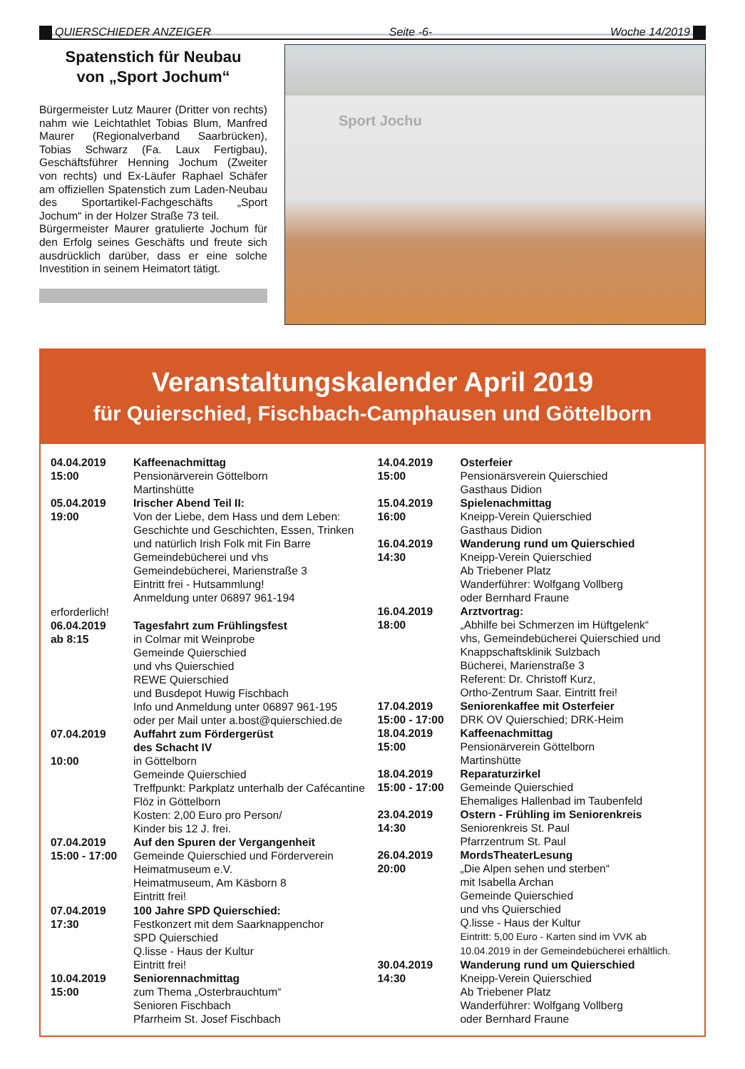QUIERSCHIEDER ANZEIGER Seite -6- Woche 14/2019
Spatenstich für Neubau
von „Sport Jochum“
Bürgermeister Lutz Maurer (Dritter von rechts) nahm wie Leichtathlet Tobias Blum, Manfred Maurer (Regionalverband Saarbrücken), Tobias Schwarz (Fa. Laux Fertigbau), Geschäftsführer Henning Jochum (Zweiter von rechts) und Ex-Läufer Raphael Schäfer am offiziellen Spatenstich zum Laden-Neubau des Sportartikel-Fachgeschäfts „Sport Jochum“ in der Holzer Straße 73 teil.
Bürgermeister Maurer gratulierte Jochum für den Erfolg seines Geschäfts und freute sich ausdrücklich darüber, dass er eine solche Investition in seinem Heimatort tätigt.
Sport Jochu
Veranstaltungskalender April 2019
für Quierschied, Fischbach-Camphausen und Göttelborn
| 04.04.2019 15:00 | Kaffeenachmittag Pensionärverein Göttelborn Martinshütte |
| 05.04.2019 19:00 | Irischer Abend Teil II: Von der Liebe, dem Hass und dem Leben: Geschichte und Geschichten, Essen, Trinken und natürlich Irish Folk mit Fin Barre Gemeindebücherei und vhs Gemeindebücherei, Marienstraße 3 Eintritt frei - Hutsammlung! Anmeldung unter 06897 961-194 |
| erforderlich! | |
| 06.04.2019 ab 8:15 | Tagesfahrt zum Frühlingsfest in Colmar mit Weinprobe Gemeinde Quierschied und vhs Quierschied REWE Quierschied und Busdepot Huwig Fischbach Info und Anmeldung unter 06897 961-195 oder per Mail unter a.bost@quierschied.de |
| 07.04.2019 10:00 | Auffahrt zum Fördergerüst des Schacht IV in Göttelborn Gemeinde Quierschied Treffpunkt: Parkplatz unterhalb der Cafécantine Flöz in Göttelborn Kosten: 2,00 Euro pro Person/ Kinder bis 12 J. frei. |
| 07.04.2019 15:00 - 17:00 | Auf den Spuren der Vergangenheit Gemeinde Quierschied und Förderverein Heimatmuseum e.V. Heimatmuseum, Am Käsborn 8 Eintritt frei! |
| 07.04.2019 17:30 | 100 Jahre SPD Quierschied: Festkonzert mit dem Saarknappenchor SPD Quierschied Q.lisse - Haus der Kultur Eintritt frei! |
| 10.04.2019 15:00 | Seniorennachmittag zum Thema „Osterbrauchtum“ Senioren Fischbach Pfarrheim St. Josef Fischbach |
| 14.04.2019 15:00 | Osterfeier Pensionärsverein Quierschied Gasthaus Didion |
| 15.04.2019 16:00 | Spielenachmittag Kneipp-Verein Quierschied Gasthaus Didion |
| 16.04.2019 14:30 | Wanderung rund um Quierschied Kneipp-Verein Quierschied Ab Triebener Platz Wanderführer: Wolfgang Vollberg oder Bernhard Fraune |
| 16.04.2019 18:00 | Arztvortrag: „Abhilfe bei Schmerzen im Hüftgelenk“ vhs, Gemeindebücherei Quierschied und Knappschaftsklinik Sulzbach Bücherei, Marienstraße 3 Referent: Dr. Christoff Kurz, Ortho-Zentrum Saar. Eintritt frei! |
| 17.04.2019 15:00 - 17:00 | Seniorenkaffee mit Osterfeier DRK OV Quierschied; DRK-Heim |
| 18.04.2019 15:00 | Kaffeenachmittag Pensionärverein Göttelborn Martinshütte |
| 18.04.2019 15:00 - 17:00 | Reparaturzirkel Gemeinde Quierschied Ehemaliges Hallenbad im Taubenfeld |
| 23.04.2019 14:30 | Ostern - Frühling im Seniorenkreis Seniorenkreis St. Paul Pfarrzentrum St. Paul |
| 26.04.2019 20:00 | MordsTheaterLesung „Die Alpen sehen und sterben“ mit Isabella Archan Gemeinde Quierschied und vhs Quierschied Q.lisse - Haus der Kultur Eintritt: 5,00 Euro - Karten sind im VVK ab 10.04.2019 in der Gemeindebücherei erhältlich. |
| 30.04.2019 14:30 | Wanderung rund um Quierschied Kneipp-Verein Quierschied Ab Triebener Platz Wanderführer: Wolfgang Vollberg oder Bernhard Fraune |